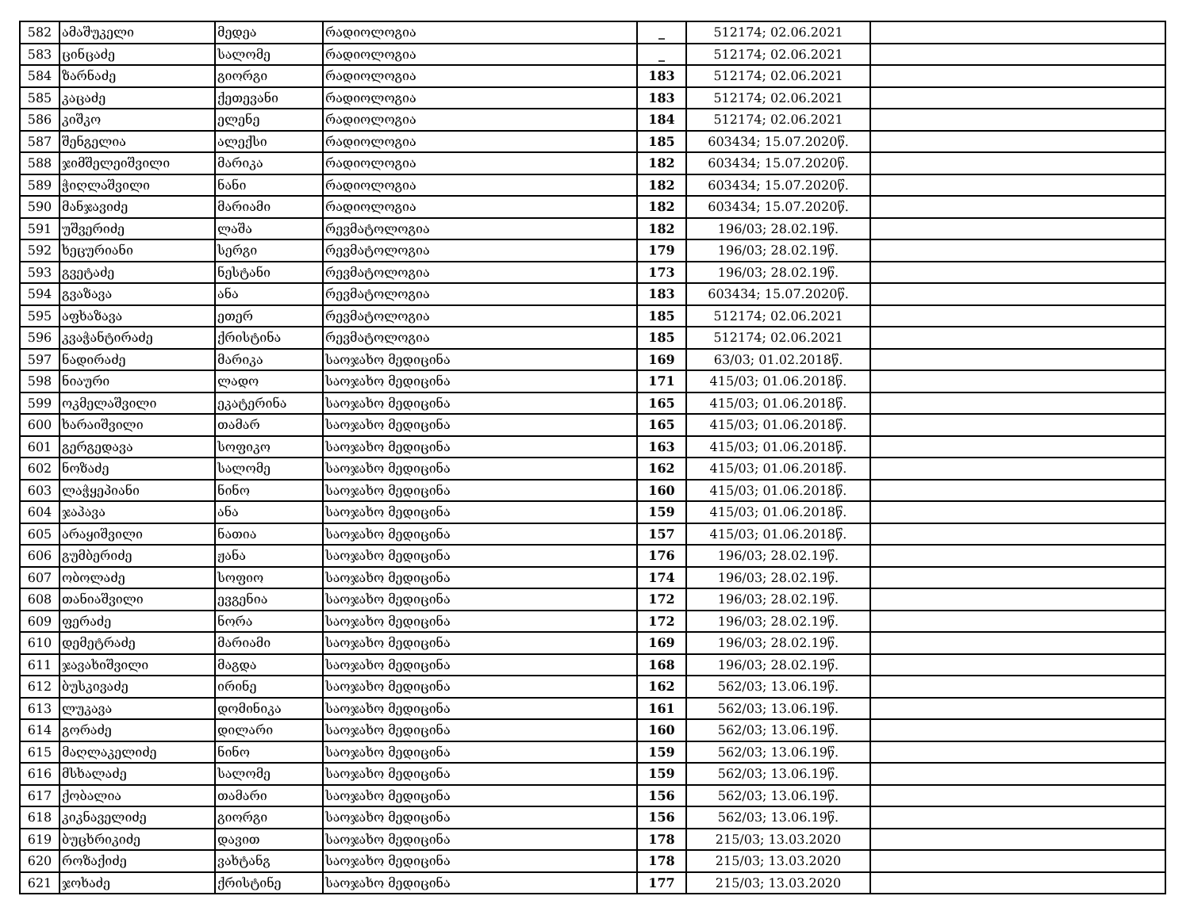| 582 | ამაშუკელი | მედეა | რადიოლოგია | _ | 512174; 02.06.2021 | |
| 583 | ცინცაძე | სალომე | რადიოლოგია | _ | 512174; 02.06.2021 | |
| 584 | ზარნაძე | გიორგი | რადიოლოგია | 183 | 512174; 02.06.2021 | |
| 585 | კაცაძე | ქეთევანი | რადიოლოგია | 183 | 512174; 02.06.2021 | |
| 586 | კიშკო | ელენე | რადიოლოგია | 184 | 512174; 02.06.2021 | |
| 587 | შენგელია | ალექსი | რადიოლოგია | 185 | 603434; 15.07.2020წ. | |
| 588 | ჯიმშელეიშვილი | მარიკა | რადიოლოგია | 182 | 603434; 15.07.2020წ. | |
| 589 | ჭიღლაშვილი | ნანი | რადიოლოგია | 182 | 603434; 15.07.2020წ. | |
| 590 | მანჯავიძე | მარიამი | რადიოლოგია | 182 | 603434; 15.07.2020წ. | |
| 591 | უშვერიძე | ლაშა | რევმატოლოგია | 182 | 196/03; 28.02.19წ. | |
| 592 | ხეცურიანი | სერგი | რევმატოლოგია | 179 | 196/03; 28.02.19წ. | |
| 593 | გვეტაძე | ნესტანი | რევმატოლოგია | 173 | 196/03; 28.02.19წ. | |
| 594 | გვაზავა | ანა | რევმატოლოგია | 183 | 603434; 15.07.2020წ. | |
| 595 | აფხაზავა | ეთერ | რევმატოლოგია | 185 | 512174; 02.06.2021 | |
| 596 | კვაჭანტირაძე | ქრისტინა | რევმატოლოგია | 185 | 512174; 02.06.2021 | |
| 597 | ნადირაძე | მარიკა | საოჯახო მედიცინა | 169 | 63/03; 01.02.2018წ. | |
| 598 | ნიაური | ლადო | საოჯახო მედიცინა | 171 | 415/03; 01.06.2018წ. | |
| 599 | ოკმელაშვილი | ეკატერინა | საოჯახო მედიცინა | 165 | 415/03; 01.06.2018წ. | |
| 600 | ხარაიშვილი | თამარ | საოჯახო მედიცინა | 165 | 415/03; 01.06.2018წ. | |
| 601 | გერგედავა | სოფიკო | საოჯახო მედიცინა | 163 | 415/03; 01.06.2018წ. | |
| 602 | ნოზაძე | სალომე | საოჯახო მედიცინა | 162 | 415/03; 01.06.2018წ. | |
| 603 | ლაჭყეპიანი | ნინო | საოჯახო მედიცინა | 160 | 415/03; 01.06.2018წ. | |
| 604 | ჯაპავა | ანა | საოჯახო მედიცინა | 159 | 415/03; 01.06.2018წ. | |
| 605 | არაყიშვილი | ნათია | საოჯახო მედიცინა | 157 | 415/03; 01.06.2018წ. | |
| 606 | გუმბერიძე | ჟანა | საოჯახო მედიცინა | 176 | 196/03; 28.02.19წ. | |
| 607 | ობოლაძე | სოფიო | საოჯახო მედიცინა | 174 | 196/03; 28.02.19წ. | |
| 608 | თანიაშვილი | ევგენია | საოჯახო მედიცინა | 172 | 196/03; 28.02.19წ. | |
| 609 | ფერაძე | ნორა | საოჯახო მედიცინა | 172 | 196/03; 28.02.19წ. | |
| 610 | დემეტრაძე | მარიამი | საოჯახო მედიცინა | 169 | 196/03; 28.02.19წ. | |
| 611 | ჯავახიშვილი | მაგდა | საოჯახო მედიცინა | 168 | 196/03; 28.02.19წ. | |
| 612 | ბუსკივაძე | ირინე | საოჯახო მედიცინა | 162 | 562/03; 13.06.19წ. | |
| 613 | ლუკავა | დომინიკა | საოჯახო მედიცინა | 161 | 562/03; 13.06.19წ. | |
| 614 | გორაძე | დილარი | საოჯახო მედიცინა | 160 | 562/03; 13.06.19წ. | |
| 615 | მაღლაკელიძე | ნინო | საოჯახო მედიცინა | 159 | 562/03; 13.06.19წ. | |
| 616 | მსხალაძე | სალომე | საოჯახო მედიცინა | 159 | 562/03; 13.06.19წ. | |
| 617 | ქობალია | თამარი | საოჯახო მედიცინა | 156 | 562/03; 13.06.19წ. | |
| 618 | კიკნაველიძე | გიორგი | საოჯახო მედიცინა | 156 | 562/03; 13.06.19წ. | |
| 619 | ბუცხრიკიძე | დავით | საოჯახო მედიცინა | 178 | 215/03; 13.03.2020 | |
| 620 | როზაქიძე | ვახტანგ | საოჯახო მედიცინა | 178 | 215/03; 13.03.2020 | |
| 621 | ჯოხაძე | ქრისტინე | საოჯახო მედიცინა | 177 | 215/03; 13.03.2020 | |